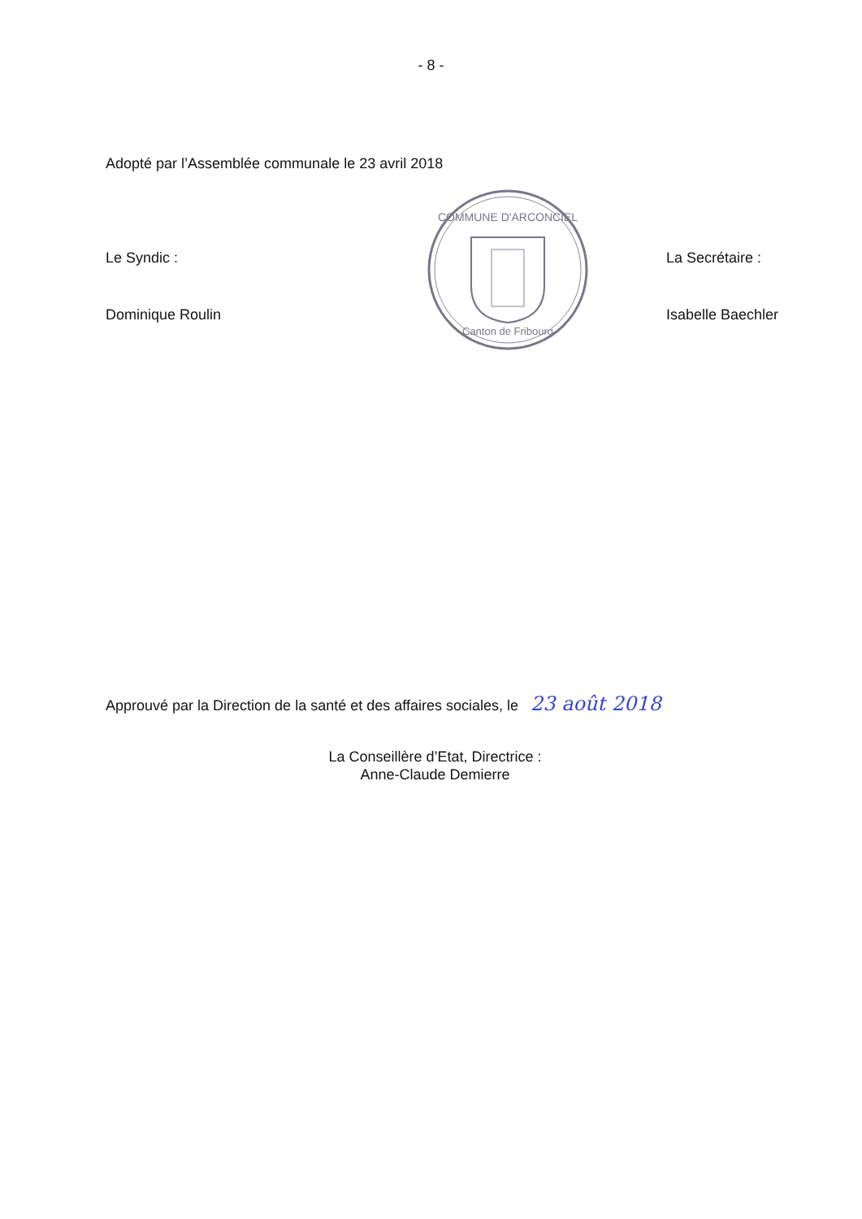- 8 -
Adopté par l’Assemblée communale le 23 avril 2018
Le Syndic :
Dominique Roulin
COMMUNE D'ARCONCIEL
Canton de Fribourg
La Secrétaire :
Isabelle Baechler
Approuvé par la Direction de la santé et des affaires sociales, le 23 août 2018
La Conseillère d’Etat, Directrice :
Anne-Claude Demierre